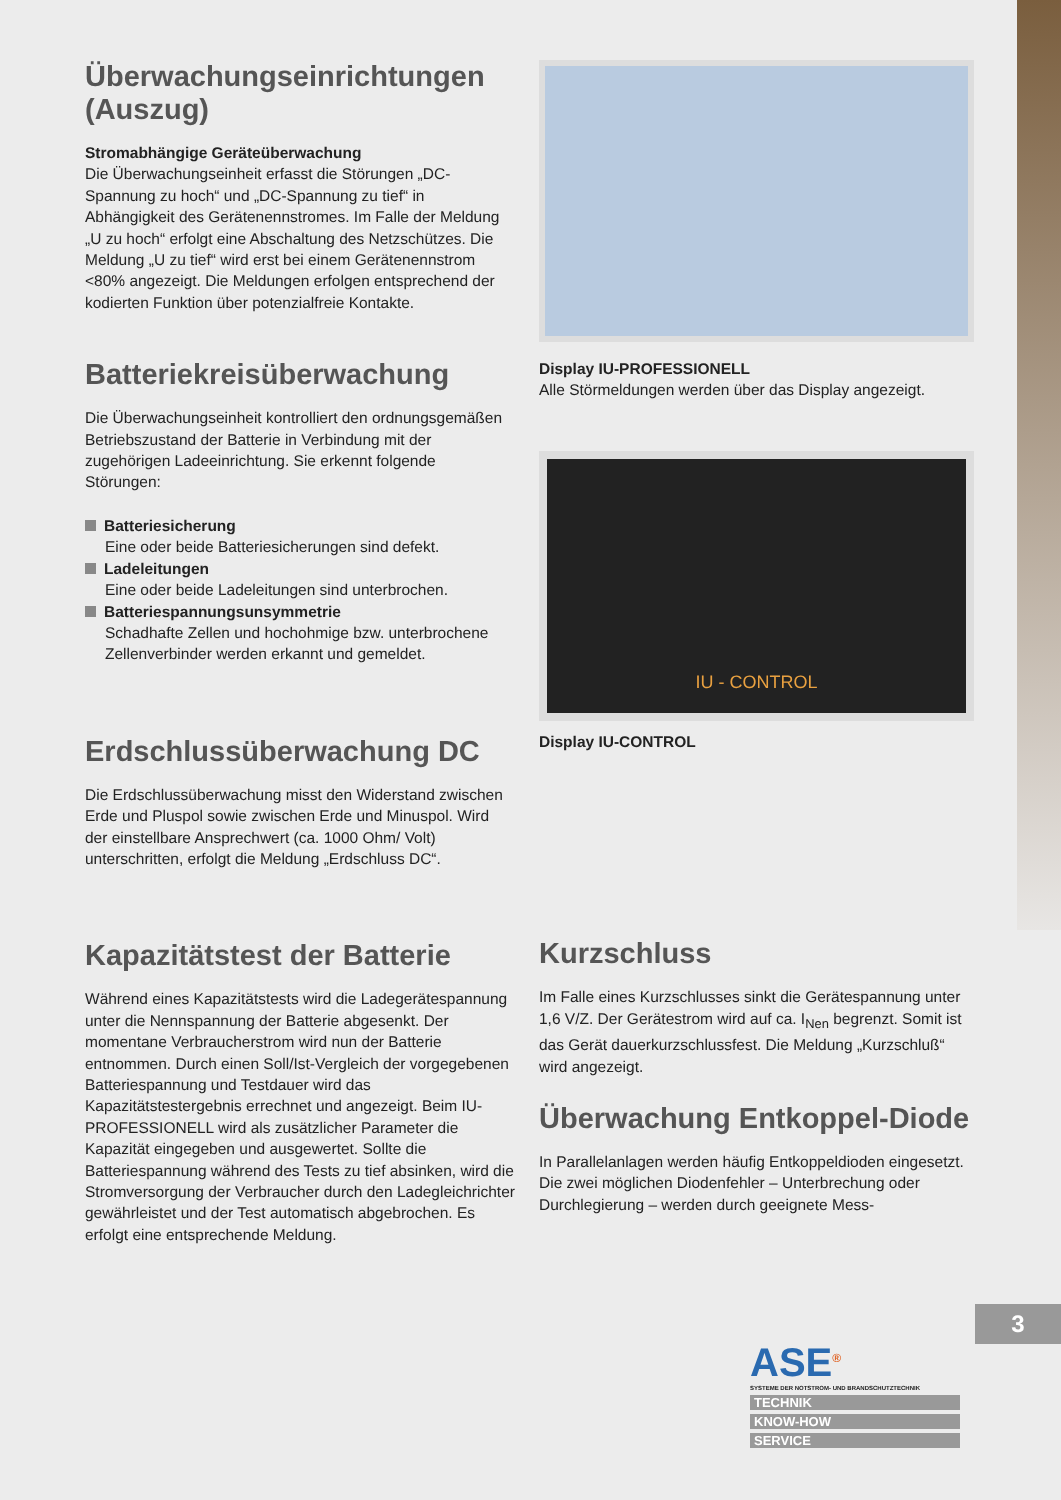3
Überwachungseinrichtungen (Auszug)
Stromabhängige Geräteüberwachung
Die Überwachungseinheit erfasst die Störungen „DC-Spannung zu hoch“ und „DC-Spannung zu tief“ in Abhängigkeit des Gerätenennstromes. Im Falle der Meldung „U zu hoch“ erfolgt eine Abschaltung des Netzschützes. Die Meldung „U zu tief“ wird erst bei einem Gerätenennstrom <80% angezeigt. Die Meldungen erfolgen entsprechend der kodierten Funktion über potenzialfreie Kontakte.
Batteriekreisüberwachung
Die Überwachungseinheit kontrolliert den ordnungsgemäßen Betriebszustand der Batterie in Verbindung mit der zugehörigen Ladeeinrichtung. Sie erkennt folgende Störungen:
Batteriesicherung
Eine oder beide Batteriesicherungen sind defekt.
Ladeleitungen
Eine oder beide Ladeleitungen sind unterbrochen.
Batteriespannungsunsymmetrie
Schadhafte Zellen und hochohmige bzw. unterbrochene Zellenverbinder werden erkannt und gemeldet.
Erdschlussüberwachung DC
Die Erdschlussüberwachung misst den Widerstand zwischen Erde und Pluspol sowie zwischen Erde und Minuspol. Wird der einstellbare Ansprechwert (ca. 1000 Ohm/ Volt) unterschritten, erfolgt die Meldung „Erdschluss DC“.
Kapazitätstest der Batterie
Während eines Kapazitätstests wird die Ladegerätespannung unter die Nennspannung der Batterie abgesenkt. Der momentane Verbraucherstrom wird nun der Batterie entnommen. Durch einen Soll/Ist-Vergleich der vorgegebenen Batteriespannung und Testdauer wird das Kapazitätstestergebnis errechnet und angezeigt. Beim IU-PROFESSIONELL wird als zusätzlicher Parameter die Kapazität eingegeben und ausgewertet. Sollte die Batteriespannung während des Tests zu tief absinken, wird die Stromversorgung der Verbraucher durch den Ladegleichrichter gewährleistet und der Test automatisch abgebrochen. Es erfolgt eine entsprechende Meldung.
Display IU-PROFESSIONELL
Alle Störmeldungen werden über das Display angezeigt.
IU - CONTROL
Display IU-CONTROL
Kurzschluss
Im Falle eines Kurzschlusses sinkt die Gerätespannung unter 1,6 V/Z. Der Gerätestrom wird auf ca. I<sub>Nen</sub> begrenzt. Somit ist das Gerät dauerkurzschlussfest. Die Meldung „Kurzschluß“ wird angezeigt.
Überwachung Entkoppel-Diode
In Parallelanlagen werden häufig Entkoppeldioden eingesetzt. Die zwei möglichen Diodenfehler – Unterbrechung oder Durchlegierung – werden durch geeignete Mess-
ASE<sup>®</sup>
SYSTEME DER NOTSTROM- UND BRANDSCHUTZTECHNIK
TECHNIK
KNOW-HOW
SERVICE